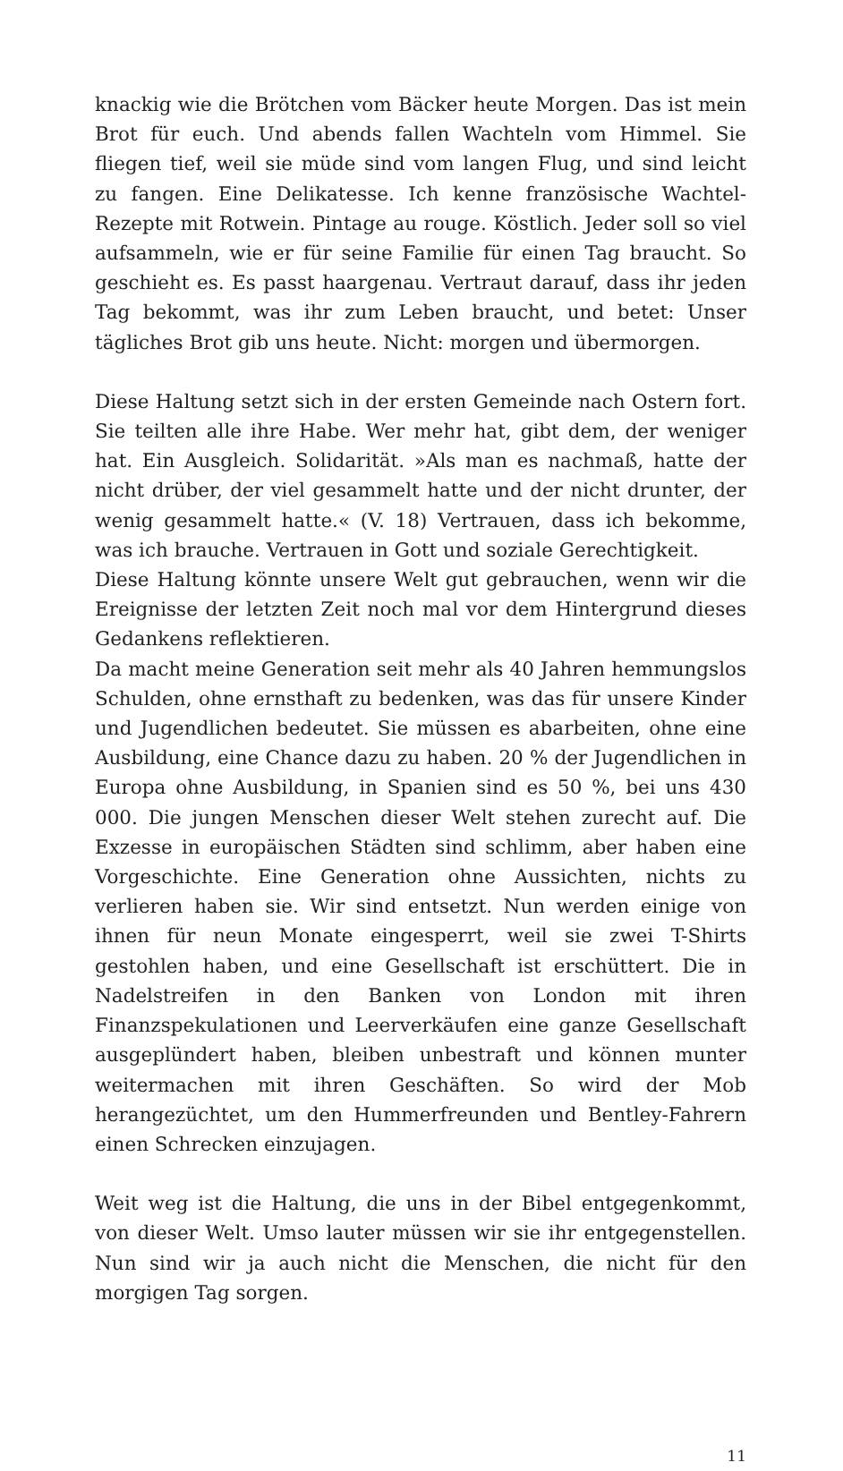knackig wie die Brötchen vom Bäcker heute Morgen. Das ist mein Brot für euch. Und abends fallen Wachteln vom Himmel. Sie fliegen tief, weil sie müde sind vom langen Flug, und sind leicht zu fangen. Eine Delikatesse. Ich kenne französische Wachtel-Rezepte mit Rotwein. Pintage au rouge. Köstlich. Jeder soll so viel aufsammeln, wie er für seine Familie für einen Tag braucht. So geschieht es. Es passt haargenau. Vertraut darauf, dass ihr jeden Tag bekommt, was ihr zum Leben braucht, und betet: Unser tägliches Brot gib uns heute. Nicht: morgen und übermorgen.
Diese Haltung setzt sich in der ersten Gemeinde nach Ostern fort. Sie teilten alle ihre Habe. Wer mehr hat, gibt dem, der weniger hat. Ein Ausgleich. Solidarität. »Als man es nachmaß, hatte der nicht drüber, der viel gesammelt hatte und der nicht drunter, der wenig gesammelt hatte.« (V. 18) Vertrauen, dass ich bekomme, was ich brauche. Vertrauen in Gott und soziale Gerechtigkeit.
Diese Haltung könnte unsere Welt gut gebrauchen, wenn wir die Ereignisse der letzten Zeit noch mal vor dem Hintergrund dieses Gedankens reflektieren.
Da macht meine Generation seit mehr als 40 Jahren hemmungslos Schulden, ohne ernsthaft zu bedenken, was das für unsere Kinder und Jugendlichen bedeutet. Sie müssen es abarbeiten, ohne eine Ausbildung, eine Chance dazu zu haben. 20 % der Jugendlichen in Europa ohne Ausbildung, in Spanien sind es 50 %, bei uns 430 000. Die jungen Menschen dieser Welt stehen zurecht auf. Die Exzesse in europäischen Städten sind schlimm, aber haben eine Vorgeschichte. Eine Generation ohne Aussichten, nichts zu verlieren haben sie. Wir sind entsetzt. Nun werden einige von ihnen für neun Monate eingesperrt, weil sie zwei T-Shirts gestohlen haben, und eine Gesellschaft ist erschüttert. Die in Nadelstreifen in den Banken von London mit ihren Finanzspekulationen und Leerverkäufen eine ganze Gesellschaft ausgeplündert haben, bleiben unbestraft und können munter weitermachen mit ihren Geschäften. So wird der Mob herangezüchtet, um den Hummerfreunden und Bentley-Fahrern einen Schrecken einzujagen.
Weit weg ist die Haltung, die uns in der Bibel entgegenkommt, von dieser Welt. Umso lauter müssen wir sie ihr entgegenstellen. Nun sind wir ja auch nicht die Menschen, die nicht für den morgigen Tag sorgen.
11